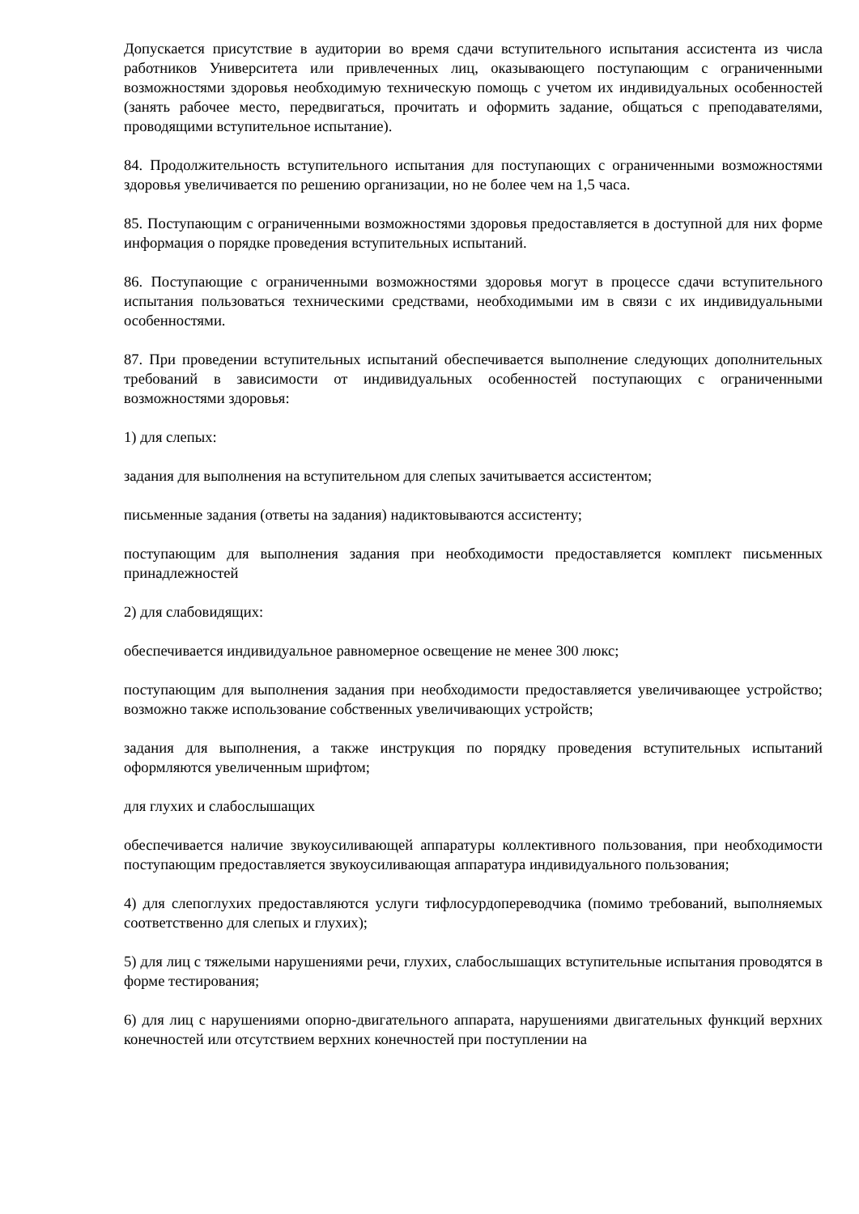Допускается присутствие в аудитории во время сдачи вступительного испытания ассистента из числа работников Университета или привлеченных лиц, оказывающего поступающим с ограниченными возможностями здоровья необходимую техническую помощь с учетом их индивидуальных особенностей (занять рабочее место, передвигаться, прочитать и оформить задание, общаться с преподавателями, проводящими вступительное испытание).
84. Продолжительность вступительного испытания для поступающих с ограниченными возможностями здоровья увеличивается по решению организации, но не более чем на 1,5 часа.
85. Поступающим с ограниченными возможностями здоровья предоставляется в доступной для них форме информация о порядке проведения вступительных испытаний.
86. Поступающие с ограниченными возможностями здоровья могут в процессе сдачи вступительного испытания пользоваться техническими средствами, необходимыми им в связи с их индивидуальными особенностями.
87. При проведении вступительных испытаний обеспечивается выполнение следующих дополнительных требований в зависимости от индивидуальных особенностей поступающих с ограниченными возможностями здоровья:
1) для слепых:
задания для выполнения на вступительном для слепых зачитывается ассистентом;
письменные задания (ответы на задания) надиктовываются ассистенту;
поступающим для выполнения задания при необходимости предоставляется комплект письменных принадлежностей
2) для слабовидящих:
обеспечивается индивидуальное равномерное освещение не менее 300 люкс;
поступающим для выполнения задания при необходимости предоставляется увеличивающее устройство; возможно также использование собственных увеличивающих устройств;
задания для выполнения, а также инструкция по порядку проведения вступительных испытаний оформляются увеличенным шрифтом;
для глухих и слабослышащих
обеспечивается наличие звукоусиливающей аппаратуры коллективного пользования, при необходимости поступающим предоставляется звукоусиливающая аппаратура индивидуального пользования;
4) для слепоглухих предоставляются услуги тифлосурдопереводчика (помимо требований, выполняемых соответственно для слепых и глухих);
5) для лиц с тяжелыми нарушениями речи, глухих, слабослышащих вступительные испытания проводятся в форме тестирования;
6) для лиц с нарушениями опорно-двигательного аппарата, нарушениями двигательных функций верхних конечностей или отсутствием верхних конечностей при поступлении на